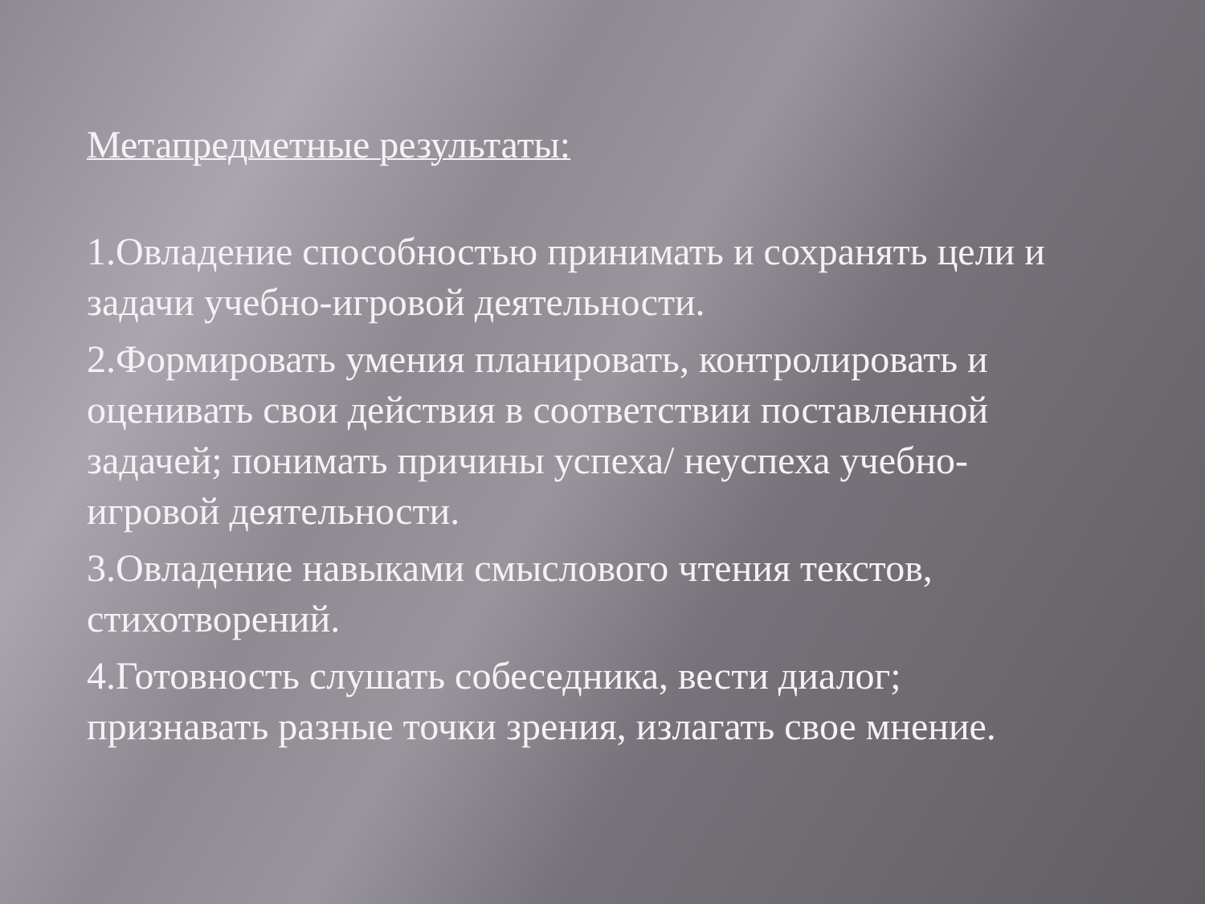Метапредметные результаты:
1.Овладение способностью принимать и сохранять цели и задачи учебно-игровой деятельности.
2.Формировать умения планировать, контролировать и оценивать свои действия в соответствии поставленной задачей; понимать причины успеха/ неуспеха учебно-игровой деятельности.
3.Овладение навыками смыслового чтения текстов, стихотворений.
4.Готовность слушать собеседника, вести диалог; признавать разные точки зрения, излагать свое мнение.